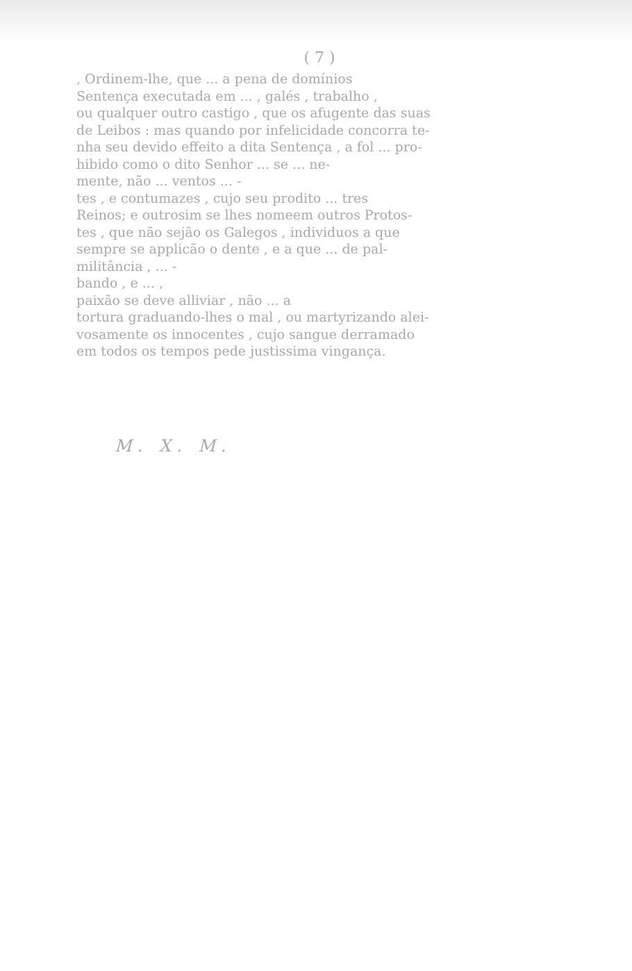( 7 )
, Ordinem-lhe, que ... a pena de domínios
Sentença executada em ... , galés , trabalho ,
ou qualquer outro castigo , que os afugente das suas
de Leibos : mas quando por infelicidade concorra te-
nha seu devido effeito a dita Sentença , a fol ... pro-
hibido como o dito Senhor ... se ... ne-
mente, não ... ventos ... -
tes , e contumazes , cujo seu prodito ... tres
Reinos; e outrosim se lhes nomeem outros Protos-
tes , que não sejão os Galegos , individuos a que
sempre se applicão o dente , e a que ... de pal-
militância , ... -
bando , e ... ,
paixão se deve alliviar , não ... a
tortura graduando-lhes o mal , ou martyrizando alei-
vosamente os innocentes , cujo sangue derramado
em todos os tempos pede justissima vingança.
M. X. M.